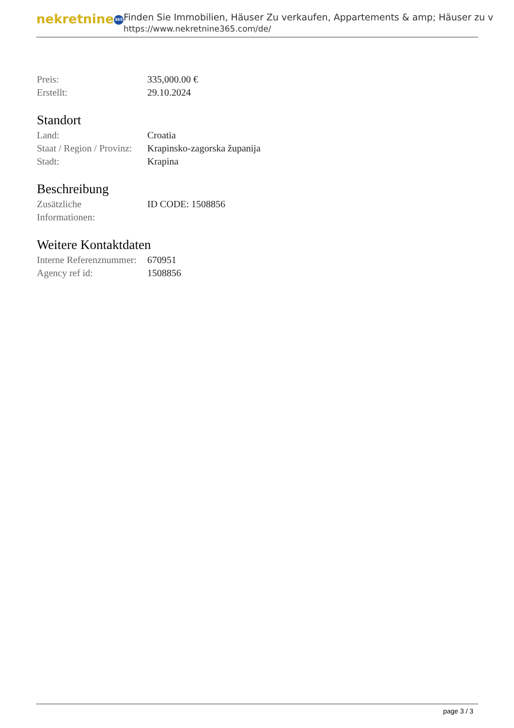nekretnine 365
Finden Sie Immobilien, Häuser Zu verkaufen, Appartements & amp; Häuser zu v
https://www.nekretnine365.com/de/
| Preis: | 335,000.00 € |
| Erstellt: | 29.10.2024 |
Standort
| Land: | Croatia |
| Staat / Region / Provinz: | Krapinsko-zagorska županija |
| Stadt: | Krapina |
Beschreibung
| Zusätzliche Informationen: | ID CODE: 1508856 |
Weitere Kontaktdaten
| Interne Referenznummer: | 670951 |
| Agency ref id: | 1508856 |
page 3 / 3